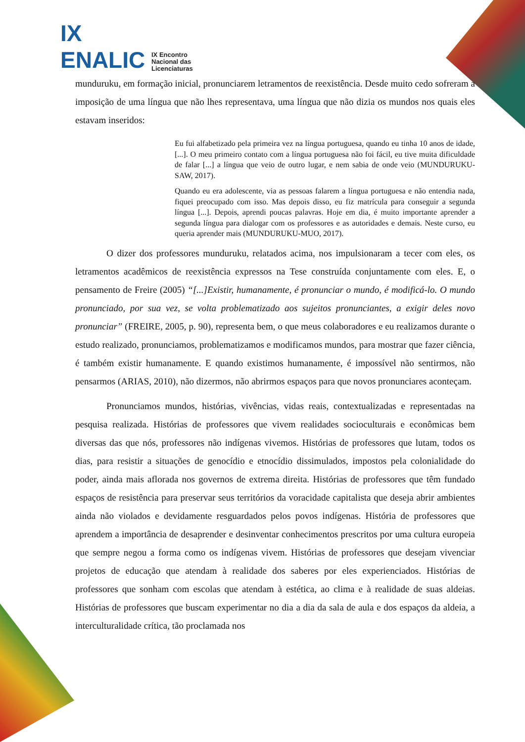IX
ENALIC IX Encontro
Nacional das
Licenciaturas
munduruku, em formação inicial, pronunciarem letramentos de reexistência. Desde muito cedo sofreram a imposição de uma língua que não lhes representava, uma língua que não dizia os mundos nos quais eles estavam inseridos:
Eu fui alfabetizado pela primeira vez na língua portuguesa, quando eu tinha 10 anos de idade, [...]. O meu primeiro contato com a língua portuguesa não foi fácil, eu tive muita dificuldade de falar [...] a língua que veio de outro lugar, e nem sabia de onde veio (MUNDURUKU-SAW, 2017).
Quando eu era adolescente, via as pessoas falarem a língua portuguesa e não entendia nada, fiquei preocupado com isso. Mas depois disso, eu fiz matrícula para conseguir a segunda língua [...]. Depois, aprendi poucas palavras. Hoje em dia, é muito importante aprender a segunda língua para dialogar com os professores e as autoridades e demais. Neste curso, eu queria aprender mais (MUNDURUKU-MUO, 2017).
O dizer dos professores munduruku, relatados acima, nos impulsionaram a tecer com eles, os letramentos acadêmicos de reexistência expressos na Tese construída conjuntamente com eles. E, o pensamento de Freire (2005) “[...]Existir, humanamente, é pronunciar o mundo, é modificá-lo. O mundo pronunciado, por sua vez, se volta problematizado aos sujeitos pronunciantes, a exigir deles novo pronunciar” (FREIRE, 2005, p. 90), representa bem, o que meus colaboradores e eu realizamos durante o estudo realizado, pronunciamos, problematizamos e modificamos mundos, para mostrar que fazer ciência, é também existir humanamente. E quando existimos humanamente, é impossível não sentirmos, não pensarmos (ARIAS, 2010), não dizermos, não abrirmos espaços para que novos pronunciares aconteçam.
Pronunciamos mundos, histórias, vivências, vidas reais, contextualizadas e representadas na pesquisa realizada. Histórias de professores que vivem realidades socioculturais e econômicas bem diversas das que nós, professores não indígenas vivemos. Histórias de professores que lutam, todos os dias, para resistir a situações de genocídio e etnocídio dissimulados, impostos pela colonialidade do poder, ainda mais aflorada nos governos de extrema direita. Histórias de professores que têm fundado espaços de resistência para preservar seus territórios da voracidade capitalista que deseja abrir ambientes ainda não violados e devidamente resguardados pelos povos indígenas. História de professores que aprendem a importância de desaprender e desinventar conhecimentos prescritos por uma cultura europeia que sempre negou a forma como os indígenas vivem. Histórias de professores que desejam vivenciar projetos de educação que atendam à realidade dos saberes por eles experienciados. Histórias de professores que sonham com escolas que atendam à estética, ao clima e à realidade de suas aldeias. Histórias de professores que buscam experimentar no dia a dia da sala de aula e dos espaços da aldeia, a interculturalidade crítica, tão proclamada nos